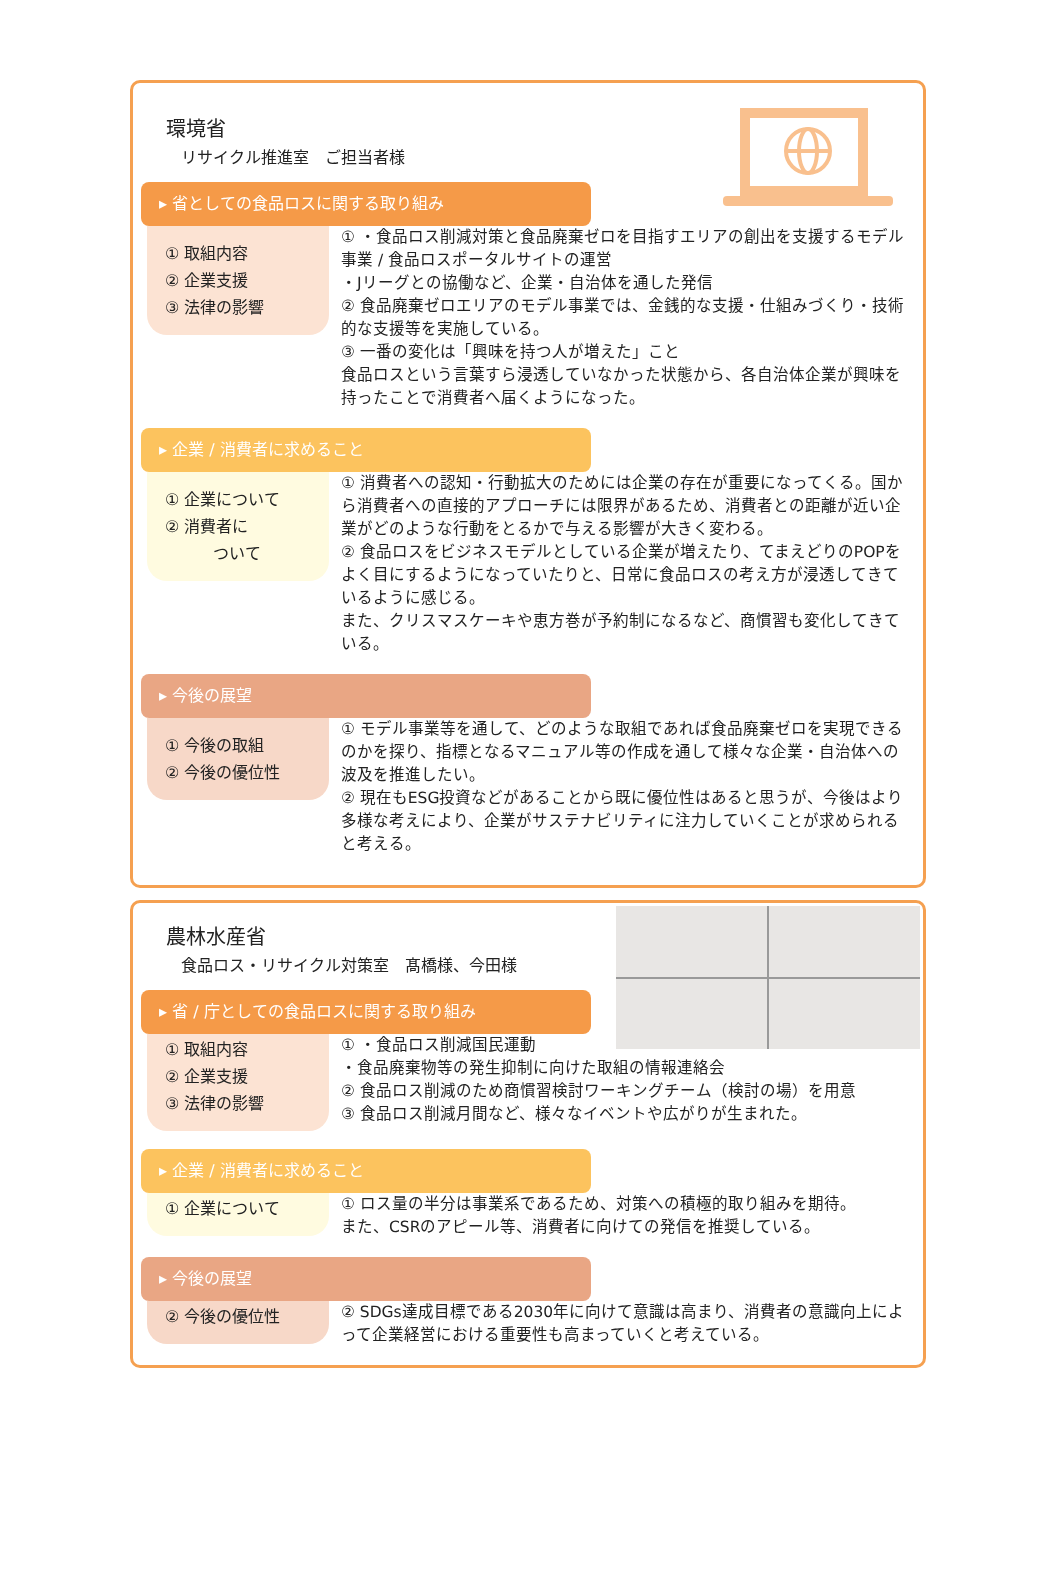環境省
リサイクル推進室　ご担当者様
▸ 省としての食品ロスに関する取り組み
① 取組内容
② 企業支援
③ 法律の影響
① ・食品ロス削減対策と食品廃棄ゼロを目指すエリアの創出を支援するモデル事業 / 食品ロスポータルサイトの運営
・Jリーグとの協働など、企業・自治体を通した発信
② 食品廃棄ゼロエリアのモデル事業では、金銭的な支援・仕組みづくり・技術的な支援等を実施している。
③ 一番の変化は「興味を持つ人が増えた」こと
食品ロスという言葉すら浸透していなかった状態から、各自治体企業が興味を持ったことで消費者へ届くようになった。
▸ 企業 / 消費者に求めること
① 企業について
② 消費者に
　　　ついて
① 消費者への認知・行動拡大のためには企業の存在が重要になってくる。国から消費者への直接的アプローチには限界があるため、消費者との距離が近い企業がどのような行動をとるかで与える影響が大きく変わる。
② 食品ロスをビジネスモデルとしている企業が増えたり、てまえどりのPOPをよく目にするようになっていたりと、日常に食品ロスの考え方が浸透してきているように感じる。
また、クリスマスケーキや恵方巻が予約制になるなど、商慣習も変化してきている。
▸ 今後の展望
① 今後の取組
② 今後の優位性
① モデル事業等を通して、どのような取組であれば食品廃棄ゼロを実現できるのかを探り、指標となるマニュアル等の作成を通して様々な企業・自治体への波及を推進したい。
② 現在もESG投資などがあることから既に優位性はあると思うが、今後はより多様な考えにより、企業がサステナビリティに注力していくことが求められると考える。
農林水産省
食品ロス・リサイクル対策室　髙橋様、今田様
▸ 省 / 庁としての食品ロスに関する取り組み
① 取組内容
② 企業支援
③ 法律の影響
① ・食品ロス削減国民運動
・食品廃棄物等の発生抑制に向けた取組の情報連絡会
② 食品ロス削減のため商慣習検討ワーキングチーム（検討の場）を用意
③ 食品ロス削減月間など、様々なイベントや広がりが生まれた。
▸ 企業 / 消費者に求めること
① 企業について
① ロス量の半分は事業系であるため、対策への積極的取り組みを期待。
また、CSRのアピール等、消費者に向けての発信を推奨している。
▸ 今後の展望
② 今後の優位性
② SDGs達成目標である2030年に向けて意識は高まり、消費者の意識向上によって企業経営における重要性も高まっていくと考えている。